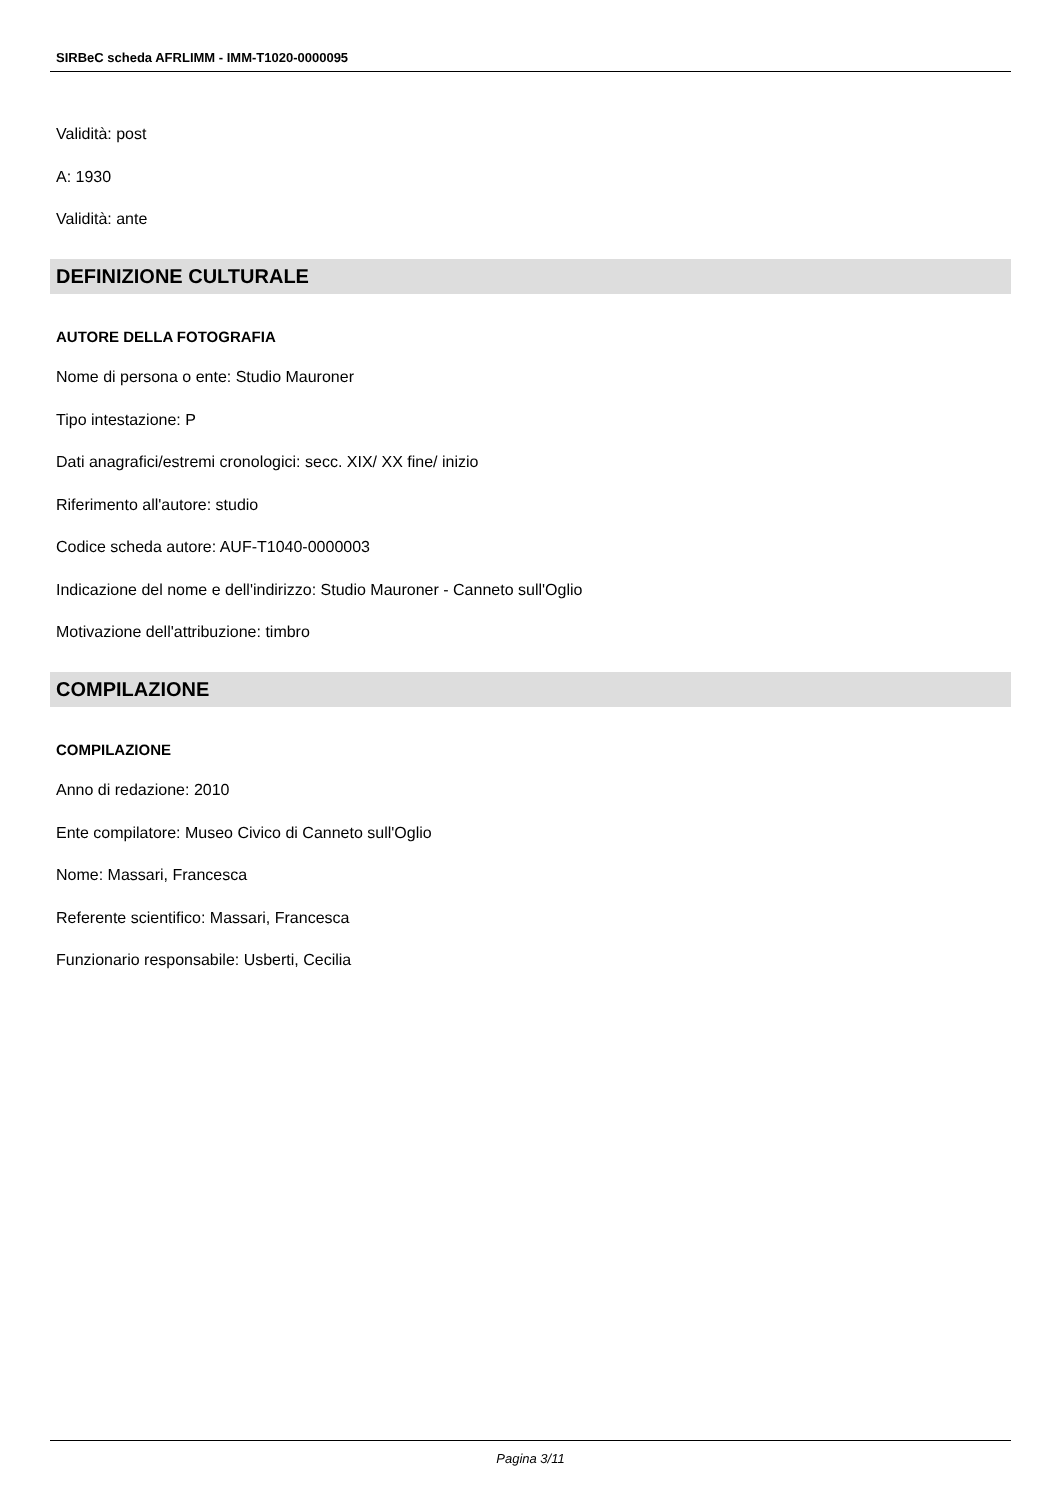SIRBeC scheda AFRLIMM - IMM-T1020-0000095
Validità: post
A: 1930
Validità: ante
DEFINIZIONE CULTURALE
AUTORE DELLA FOTOGRAFIA
Nome di persona o ente: Studio Mauroner
Tipo intestazione: P
Dati anagrafici/estremi cronologici: secc. XIX/ XX fine/ inizio
Riferimento all'autore: studio
Codice scheda autore: AUF-T1040-0000003
Indicazione del nome e dell'indirizzo: Studio Mauroner - Canneto sull'Oglio
Motivazione dell'attribuzione: timbro
COMPILAZIONE
COMPILAZIONE
Anno di redazione: 2010
Ente compilatore: Museo Civico di Canneto sull'Oglio
Nome: Massari, Francesca
Referente scientifico: Massari, Francesca
Funzionario responsabile: Usberti, Cecilia
Pagina 3/11